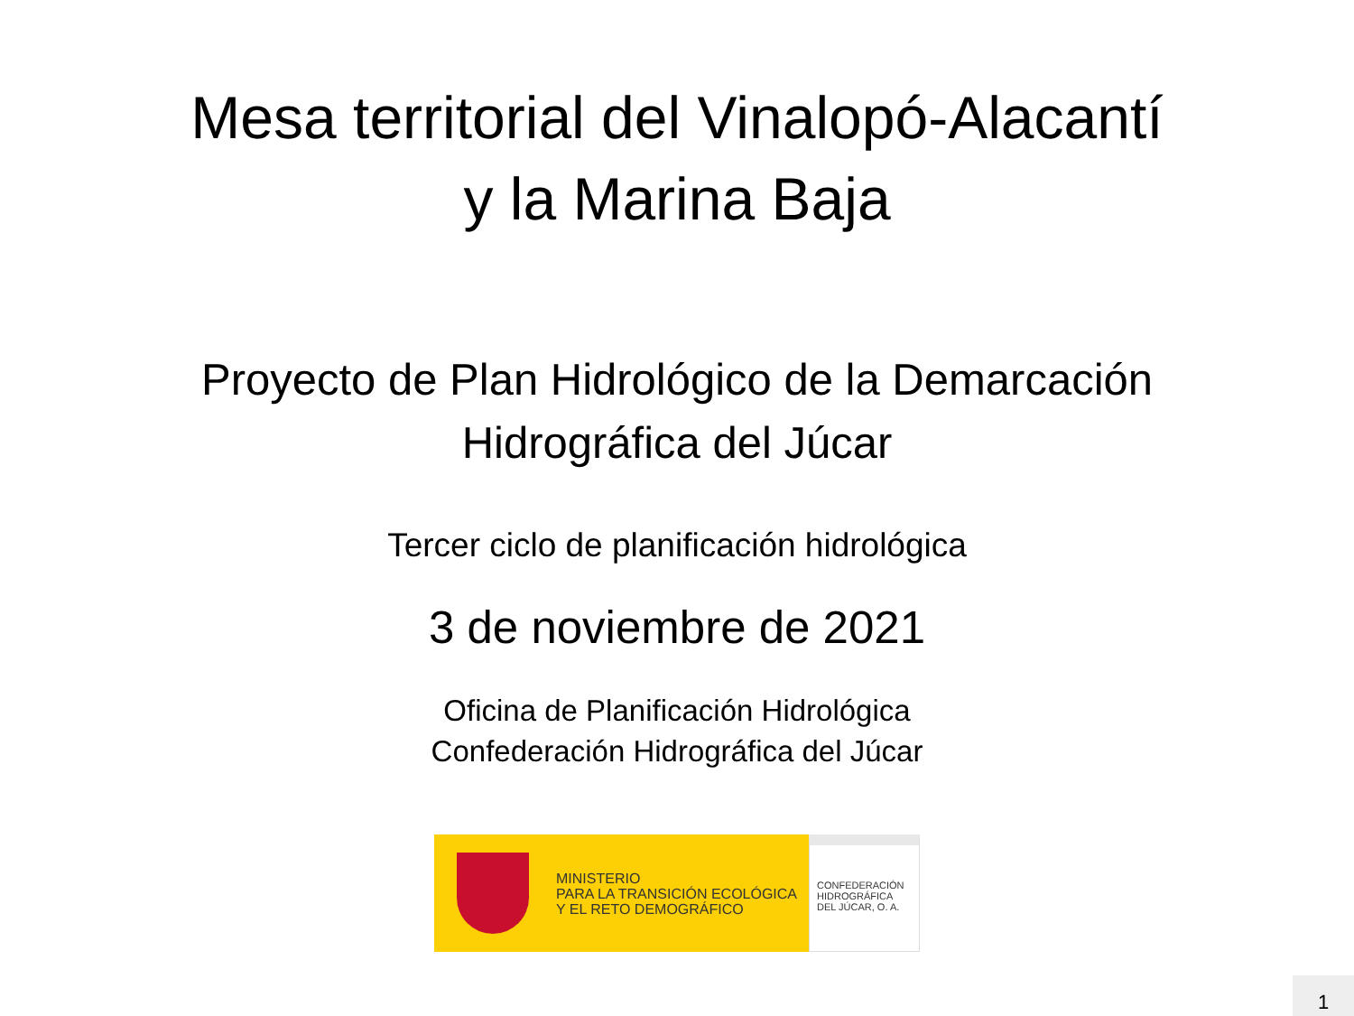Mesa territorial del Vinalopó-Alacantí
y la Marina Baja
Proyecto de Plan Hidrológico de la Demarcación
Hidrográfica del Júcar
Tercer ciclo de planificación hidrológica
3 de noviembre de 2021
Oficina de Planificación Hidrológica
Confederación Hidrográfica del Júcar
MINISTERIO
PARA LA TRANSICIÓN ECOLÓGICA
Y EL RETO DEMOGRÁFICO
CONFEDERACIÓN
HIDROGRÁFICA
DEL JÚCAR, O. A.
1